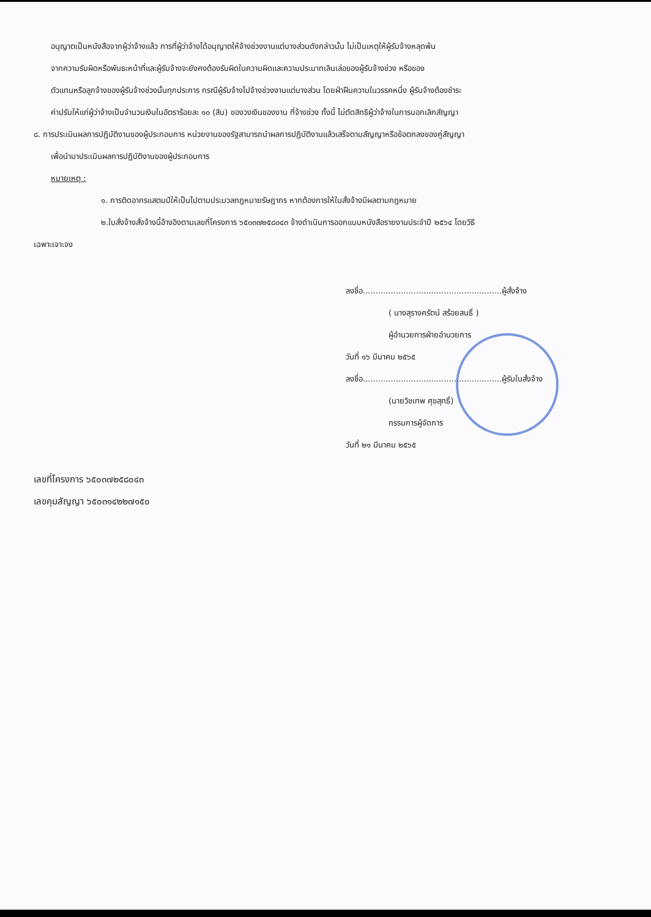อนุญาตเป็นหนังสือจากผู้ว่าจ้างแล้ว การที่ผู้ว่าจ้างได้อนุญาตให้จ้างช่วงงานแต่บางส่วนดังกล่าวนั้น ไม่เป็นเหตุให้ผู้รับจ้างหลุดพ้น
จากความรับผิดหรือพันธะหน้าที่และผู้รับจ้างจะยังคงต้องรับผิดในความผิดและความประมาทเลินเล่อของผู้รับจ้างช่วง หรือของ
ตัวแทนหรือลูกจ้างของผู้รับจ้างช่วงนั้นทุกประการ กรณีผู้รับจ้างไปจ้างช่วงงานแต่บางส่วน โดยฝ่าฝืนความในวรรคหนึ่ง ผู้รับจ้างต้องชำระ
ค่าปรับให้แก่ผู้ว่าจ้างเป็นจำนวนเงินในอัตราร้อยละ ๑๐ (สิบ) ของวงเงินของงาน ที่จ้างช่วง ทั้งนี้ ไม่ตัดสิทธิผู้ว่าจ้างในการบอกเลิกสัญญา
๘. การประเมินผลการปฏิบัติงานของผู้ประกอบการ หน่วยงานของรัฐสามารถนำผลการปฏิบัติงานแล้วเสร็จตามสัญญาหรือข้อตกลงของคู่สัญญา
เพื่อนำมาประเมินผลการปฏิบัติงานของผู้ประกอบการ
หมายเหตุ :
๑. การติดอากรแสตมป์ให้เป็นไปตามประมวลกฎหมายรัษฎากร หากต้องการให้ใบสั่งจ้างมีผลตามกฎหมาย
๒.ใบสั่งจ้างสั่งจ้างนี้อ้างอิงตามเลขที่โครงการ ๖๕๐๓๗๒๕๘๐๔๓ จ้างดำเนินการออกแบบหนังสือรายงานประจำปี ๒๕๖๔ โดยวิธี
เฉพาะเจาะจง
ลงชื่อ.......................................................ผู้สั่งจ้าง
( นางสุรางครัตน์ สร้อยสนธิ์ )
ผู้อำนวยการฝ่ายอำนวยการ
วันที่ ๑๖ มีนาคม ๒๕๖๕
ลงชื่อ.......................................................ผู้รับใบสั่งจ้าง
(นายวิชเทพ ศุขสุทธิ์)
กรรมการผู้จัดการ
วันที่ ๒๑ มีนาคม ๒๕๖๕
เลขที่โครงการ ๖๕๐๓๗๒๕๘๐๔๓
เลขคุมสัญญา ๖๕๐๓๑๔๒๒๗๑๕๐